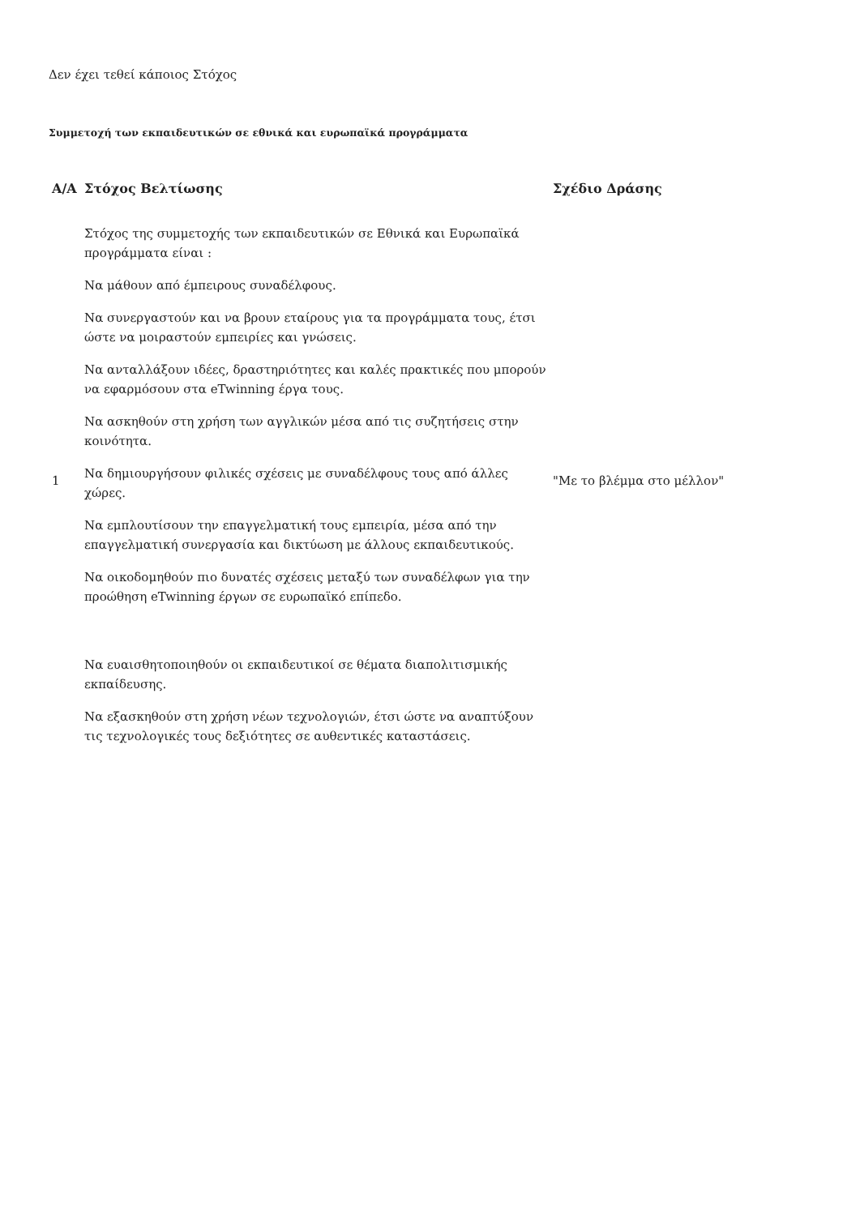Δεν έχει τεθεί κάποιος Στόχος
Συμμετοχή των εκπαιδευτικών σε εθνικά και ευρωπαϊκά προγράμματα
| Α/Α | Στόχος Βελτίωσης | Σχέδιο Δράσης |
| --- | --- | --- |
| 1 | Στόχος της συμμετοχής των εκπαιδευτικών σε Εθνικά και Ευρωπαϊκά προγράμματα είναι : Να μάθουν από έμπειρους συναδέλφους. Να συνεργαστούν και να βρουν εταίρους για τα προγράμματα τους, έτσι ώστε να μοιραστούν εμπειρίες και γνώσεις. Να ανταλλάξουν ιδέες, δραστηριότητες και καλές πρακτικές που μπορούν να εφαρμόσουν στα eTwinning έργα τους. Να ασκηθούν στη χρήση των αγγλικών μέσα από τις συζητήσεις στην κοινότητα. Να δημιουργήσουν φιλικές σχέσεις με συναδέλφους τους από άλλες χώρες. Να εμπλουτίσουν την επαγγελματική τους εμπειρία, μέσα από την επαγγελματική συνεργασία και δικτύωση με άλλους εκπαιδευτικούς. Να οικοδομηθούν πιο δυνατές σχέσεις μεταξύ των συναδέλφων για την προώθηση eTwinning έργων σε ευρωπαϊκό επίπεδο. Να ευαισθητοποιηθούν οι εκπαιδευτικοί σε θέματα διαπολιτισμικής εκπαίδευσης. Να εξασκηθούν στη χρήση νέων τεχνολογιών, έτσι ώστε να αναπτύξουν τις τεχνολογικές τους δεξιότητες σε αυθεντικές καταστάσεις. | "Με το βλέμμα στο μέλλον" |